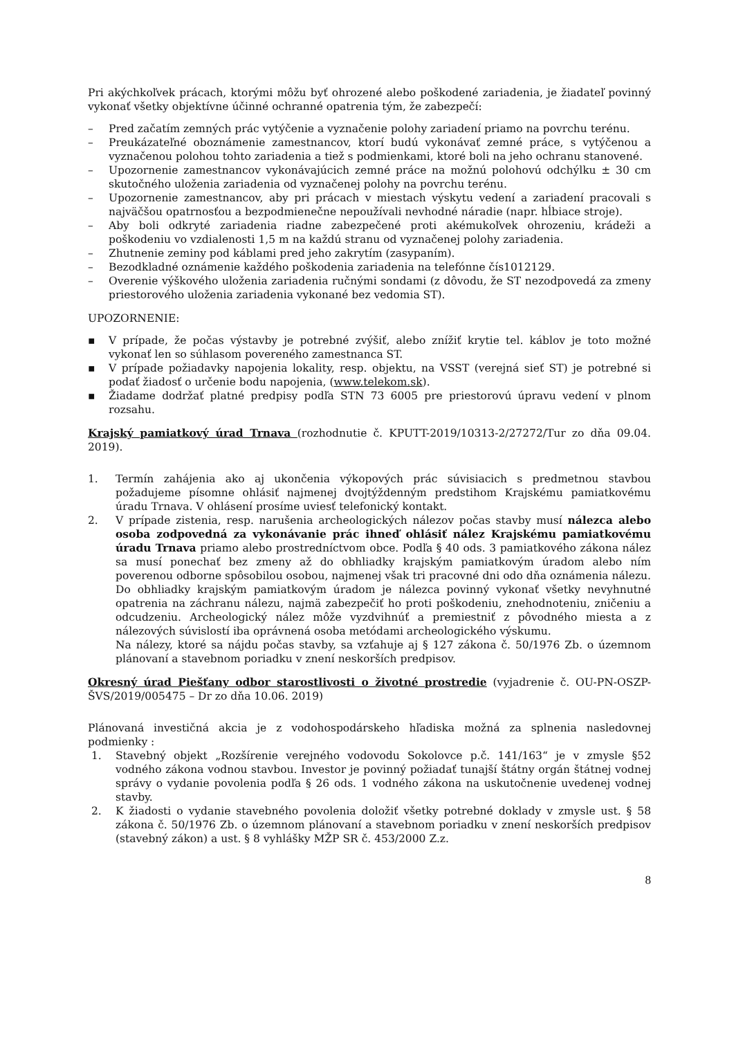Pri akýchkoľvek prácach, ktorými môžu byť ohrozené alebo poškodené zariadenia, je žiadateľ povinný vykonať všetky objektívne účinné ochranné opatrenia tým, že zabezpečí:
– Pred začatím zemných prác vytýčenie a vyznačenie polohy zariadení priamo na povrchu terénu.
– Preukázateľné oboznámenie zamestnancov, ktorí budú vykonávať zemné práce, s vytýčenou a vyznačenou polohou tohto zariadenia a tiež s podmienkami, ktoré boli na jeho ochranu stanovené.
– Upozornenie zamestnancov vykonávajúcich zemné práce na možnú polohovú odchýlku ± 30 cm skutočného uloženia zariadenia od vyznačenej polohy na povrchu terénu.
– Upozornenie zamestnancov, aby pri prácach v miestach výskytu vedení a zariadení pracovali s najväčšou opatrnosťou a bezpodmienečne nepoužívali nevhodné náradie (napr. hĺbiace stroje).
– Aby boli odkryté zariadenia riadne zabezpečené proti akémukoľvek ohrozeniu, krádeži a poškodeniu vo vzdialenosti 1,5 m na každú stranu od vyznačenej polohy zariadenia.
– Zhutnenie zeminy pod káblami pred jeho zakrytím (zasypaním).
– Bezodkladné oznámenie každého poškodenia zariadenia na telefónne čís1012129.
– Overenie výškového uloženia zariadenia ručnými sondami (z dôvodu, že ST nezodpovedá za zmeny priestorového uloženia zariadenia vykonané bez vedomia ST).
UPOZORNENIE:
▪ V prípade, že počas výstavby je potrebné zvýšiť, alebo znížiť krytie tel. káblov je toto možné vykonať len so súhlasom povereného zamestnanca ST.
▪ V prípade požiadavky napojenia lokality, resp. objektu, na VSST (verejná sieť ST) je potrebné si podať žiadosť o určenie bodu napojenia, (www.telekom.sk).
▪ Žiadame dodržať platné predpisy podľa STN 73 6005 pre priestorovú úpravu vedení v plnom rozsahu.
Krajský pamiatkový úrad Trnava (rozhodnutie č. KPUTT-2019/10313-2/27272/Tur zo dňa 09.04. 2019).
1. Termín zahájenia ako aj ukončenia výkopových prác súvisiacich s predmetnou stavbou požadujeme písomne ohlásiť najmenej dvojtýždenným predstihom Krajskému pamiatkovému úradu Trnava. V ohlásení prosíme uviesť telefonický kontakt.
2. V prípade zistenia, resp. narušenia archeologických nálezov počas stavby musí nálezca alebo osoba zodpovedná za vykonávanie prác ihneď ohlásiť nález Krajskému pamiatkovému úradu Trnava priamo alebo prostredníctvom obce. Podľa § 40 ods. 3 pamiatkového zákona nález sa musí ponechať bez zmeny až do obhliadky krajským pamiatkovým úradom alebo ním poverenou odborne spôsobilou osobou, najmenej však tri pracovné dni odo dňa oznámenia nálezu. Do obhliadky krajským pamiatkovým úradom je nálezca povinný vykonať všetky nevyhnutné opatrenia na záchranu nálezu, najmä zabezpečiť ho proti poškodeniu, znehodnoteniu, zničeniu a odcudzeniu. Archeologický nález môže vyzdvihnúť a premiestniť z pôvodného miesta a z nálezových súvislostí iba oprávnená osoba metódami archeologického výskumu.
Na nálezy, ktoré sa nájdu počas stavby, sa vzťahuje aj § 127 zákona č. 50/1976 Zb. o územnom plánovaní a stavebnom poriadku v znení neskorších predpisov.
Okresný úrad Piešťany odbor starostlivosti o životné prostredie (vyjadrenie č. OU-PN-OSZP-ŠVS/2019/005475 – Dr zo dňa 10.06. 2019)
Plánovaná investičná akcia je z vodohospodárskeho hľadiska možná za splnenia nasledovnej podmienky :
1. Stavebný objekt „Rozšírenie verejného vodovodu Sokolovce p.č. 141/163“ je v zmysle §52 vodného zákona vodnou stavbou. Investor je povinný požiadať tunajší štátny orgán štátnej vodnej správy o vydanie povolenia podľa § 26 ods. 1 vodného zákona na uskutočnenie uvedenej vodnej stavby.
2. K žiadosti o vydanie stavebného povolenia doložiť všetky potrebné doklady v zmysle ust. § 58 zákona č. 50/1976 Zb. o územnom plánovaní a stavebnom poriadku v znení neskorších predpisov (stavebný zákon) a ust. § 8 vyhlášky MŽP SR č. 453/2000 Z.z.
8